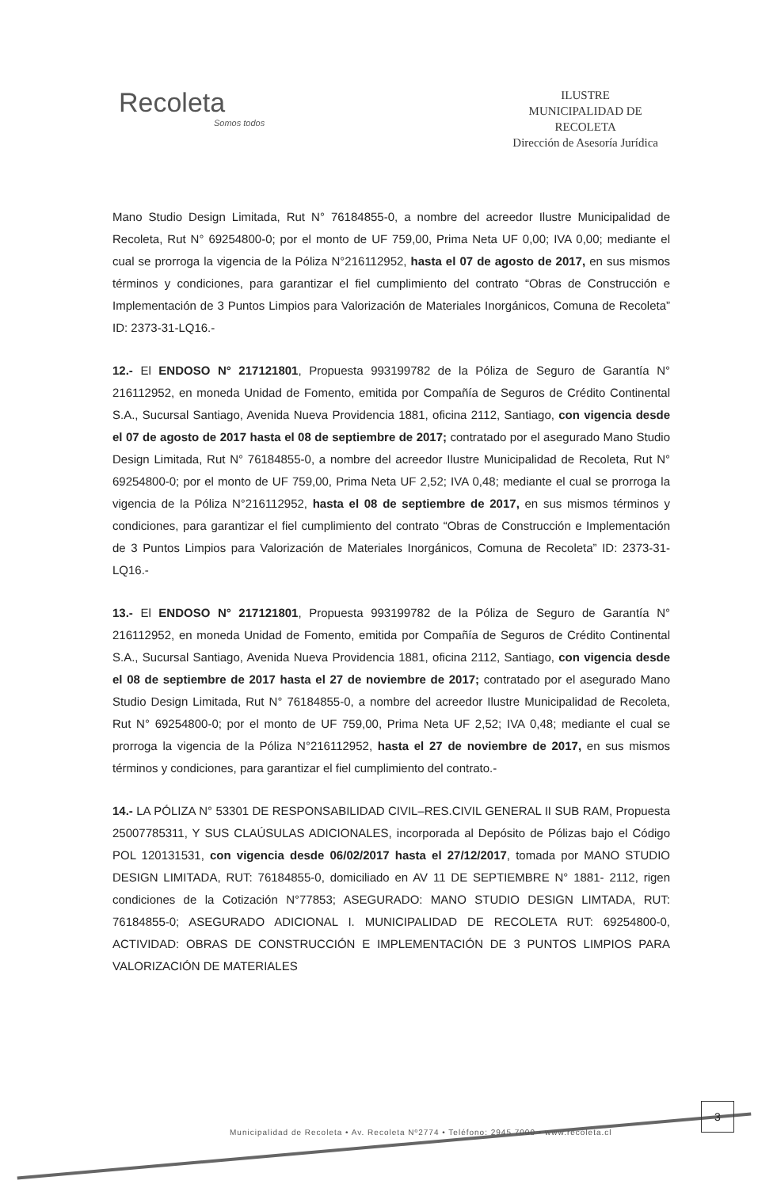Recoleta
Somos todos
ILUSTRE
MUNICIPALIDAD DE
RECOLETA
Dirección de Asesoría Jurídica
Mano Studio Design Limitada, Rut N° 76184855-0, a nombre del acreedor Ilustre Municipalidad de Recoleta, Rut N° 69254800-0; por el monto de UF 759,00, Prima Neta UF 0,00; IVA 0,00; mediante el cual se prorroga la vigencia de la Póliza N°216112952, hasta el 07 de agosto de 2017, en sus mismos términos y condiciones, para garantizar el fiel cumplimiento del contrato “Obras de Construcción e Implementación de 3 Puntos Limpios para Valorización de Materiales Inorgánicos, Comuna de Recoleta” ID: 2373-31-LQ16.-
12.- El ENDOSO N° 217121801, Propuesta 993199782 de la Póliza de Seguro de Garantía N° 216112952, en moneda Unidad de Fomento, emitida por Compañía de Seguros de Crédito Continental S.A., Sucursal Santiago, Avenida Nueva Providencia 1881, oficina 2112, Santiago, con vigencia desde el 07 de agosto de 2017 hasta el 08 de septiembre de 2017; contratado por el asegurado Mano Studio Design Limitada, Rut N° 76184855-0, a nombre del acreedor Ilustre Municipalidad de Recoleta, Rut N° 69254800-0; por el monto de UF 759,00, Prima Neta UF 2,52; IVA 0,48; mediante el cual se prorroga la vigencia de la Póliza N°216112952, hasta el 08 de septiembre de 2017, en sus mismos términos y condiciones, para garantizar el fiel cumplimiento del contrato “Obras de Construcción e Implementación de 3 Puntos Limpios para Valorización de Materiales Inorgánicos, Comuna de Recoleta” ID: 2373-31-LQ16.-
13.- El ENDOSO N° 217121801, Propuesta 993199782 de la Póliza de Seguro de Garantía N° 216112952, en moneda Unidad de Fomento, emitida por Compañía de Seguros de Crédito Continental S.A., Sucursal Santiago, Avenida Nueva Providencia 1881, oficina 2112, Santiago, con vigencia desde el 08 de septiembre de 2017 hasta el 27 de noviembre de 2017; contratado por el asegurado Mano Studio Design Limitada, Rut N° 76184855-0, a nombre del acreedor Ilustre Municipalidad de Recoleta, Rut N° 69254800-0; por el monto de UF 759,00, Prima Neta UF 2,52; IVA 0,48; mediante el cual se prorroga la vigencia de la Póliza N°216112952, hasta el 27 de noviembre de 2017, en sus mismos términos y condiciones, para garantizar el fiel cumplimiento del contrato.-
14.- LA PÓLIZA N° 53301 DE RESPONSABILIDAD CIVIL–RES.CIVIL GENERAL II SUB RAM, Propuesta 25007785311, Y SUS CLAÚSULAS ADICIONALES, incorporada al Depósito de Pólizas bajo el Código POL 120131531, con vigencia desde 06/02/2017 hasta el 27/12/2017, tomada por MANO STUDIO DESIGN LIMITADA, RUT: 76184855-0, domiciliado en AV 11 DE SEPTIEMBRE N° 1881- 2112, rigen condiciones de la Cotización N°77853; ASEGURADO: MANO STUDIO DESIGN LIMTADA, RUT: 76184855-0; ASEGURADO ADICIONAL I. MUNICIPALIDAD DE RECOLETA RUT: 69254800-0, ACTIVIDAD: OBRAS DE CONSTRUCCIÓN E IMPLEMENTACIÓN DE 3 PUNTOS LIMPIOS PARA VALORIZACIÓN DE MATERIALES
3
Municipalidad de Recoleta • Av. Recoleta Nº2774 • Teléfono: 2945 7000 • www.recoleta.cl